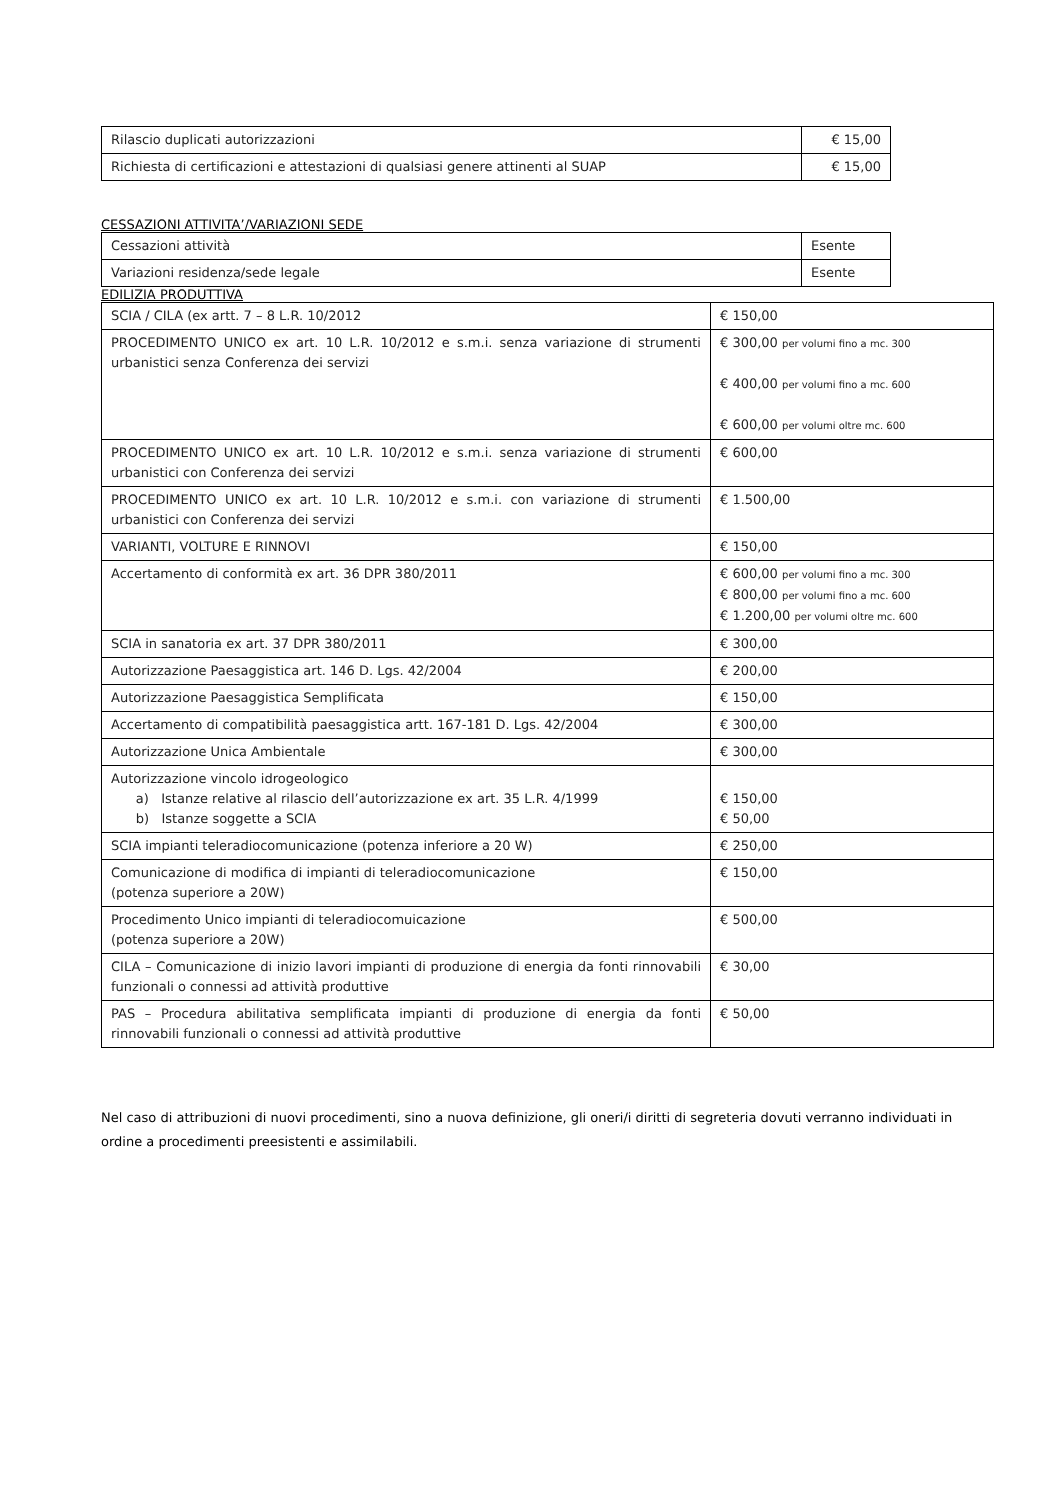| Rilascio duplicati autorizzazioni | € 15,00 |
| Richiesta di certificazioni e attestazioni di qualsiasi genere attinenti al SUAP | € 15,00 |
CESSAZIONI ATTIVITA’/VARIAZIONI SEDE
| Cessazioni attività | Esente |
| Variazioni residenza/sede legale | Esente |
EDILIZIA PRODUTTIVA
| SCIA / CILA (ex artt. 7 – 8 L.R. 10/2012 | € 150,00 |
| PROCEDIMENTO UNICO ex art. 10 L.R. 10/2012 e s.m.i. senza variazione di strumenti urbanistici senza Conferenza dei servizi | € 300,00 per volumi fino a mc. 300 € 400,00 per volumi fino a mc. 600 € 600,00 per volumi oltre mc. 600 |
| PROCEDIMENTO UNICO ex art. 10 L.R. 10/2012 e s.m.i. senza variazione di strumenti urbanistici con Conferenza dei servizi | € 600,00 |
| PROCEDIMENTO UNICO ex art. 10 L.R. 10/2012 e s.m.i. con variazione di strumenti urbanistici con Conferenza dei servizi | € 1.500,00 |
| VARIANTI, VOLTURE E RINNOVI | € 150,00 |
| Accertamento di conformità ex art. 36 DPR 380/2011 | € 600,00 per volumi fino a mc. 300 € 800,00 per volumi fino a mc. 600 € 1.200,00 per volumi oltre mc. 600 |
| SCIA in sanatoria ex art. 37 DPR 380/2011 | € 300,00 |
| Autorizzazione Paesaggistica art. 146 D. Lgs. 42/2004 | € 200,00 |
| Autorizzazione Paesaggistica Semplificata | € 150,00 |
| Accertamento di compatibilità paesaggistica artt. 167-181 D. Lgs. 42/2004 | € 300,00 |
| Autorizzazione Unica Ambientale | € 300,00 |
| Autorizzazione vincolo idrogeologico a) Istanze relative al rilascio dell’autorizzazione ex art. 35 L.R. 4/1999 b) Istanze soggette a SCIA | € 150,00 € 50,00 |
| SCIA impianti teleradiocomunicazione (potenza inferiore a 20 W) | € 250,00 |
| Comunicazione di modifica di impianti di teleradiocomunicazione (potenza superiore a 20W) | € 150,00 |
| Procedimento Unico impianti di teleradiocomuicazione (potenza superiore a 20W) | € 500,00 |
| CILA – Comunicazione di inizio lavori impianti di produzione di energia da fonti rinnovabili funzionali o connessi ad attività produttive | € 30,00 |
| PAS – Procedura abilitativa semplificata impianti di produzione di energia da fonti rinnovabili funzionali o connessi ad attività produttive | € 50,00 |
Nel caso di attribuzioni di nuovi procedimenti, sino a nuova definizione, gli oneri/i diritti di segreteria dovuti verranno individuati in ordine a procedimenti preesistenti e assimilabili.